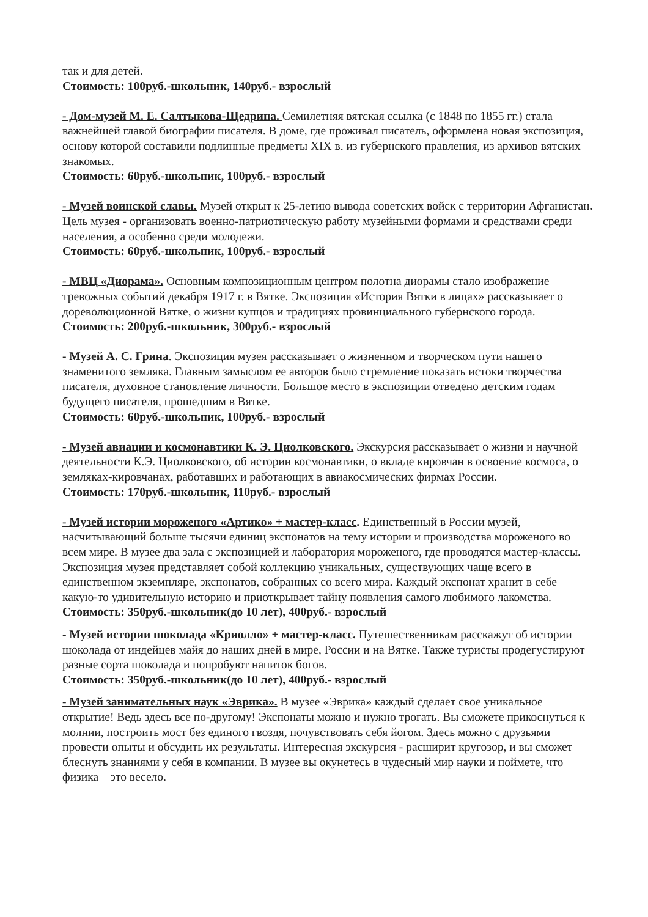так и для детей.
Стоимость: 100руб.-школьник, 140руб.- взрослый
- Дом-музей М. Е. Салтыкова-Щедрина. Семилетняя вятская ссылка (с 1848 по 1855 гг.) стала важнейшей главой биографии писателя. В доме, где проживал писатель, оформлена новая экспозиция, основу которой составили подлинные предметы XIX в. из губернского правления, из архивов вятских знакомых.
Стоимость: 60руб.-школьник, 100руб.- взрослый
- Музей воинской славы. Музей открыт к 25-летию вывода советских войск с территории Афганистан. Цель музея - организовать военно-патриотическую работу музейными формами и средствами среди населения, а особенно среди молодежи.
Стоимость: 60руб.-школьник, 100руб.- взрослый
- МВЦ «Диорама». Основным композиционным центром полотна диорамы стало изображение тревожных событий декабря 1917 г. в Вятке. Экспозиция «История Вятки в лицах» рассказывает о дореволюционной Вятке, о жизни купцов и традициях провинциального губернского города.
Стоимость: 200руб.-школьник, 300руб.- взрослый
- Музей А. С. Грина. Экспозиция музея рассказывает о жизненном и творческом пути нашего знаменитого земляка. Главным замыслом ее авторов было стремление показать истоки творчества писателя, духовное становление личности. Большое место в экспозиции отведено детским годам будущего писателя, прошедшим в Вятке.
Стоимость: 60руб.-школьник, 100руб.- взрослый
- Музей авиации и космонавтики К. Э. Циолковского. Экскурсия рассказывает о жизни и научной деятельности К.Э. Циолковского, об истории космонавтики, о вкладе кировчан в освоение космоса, о земляках-кировчанах, работавших и работающих в авиакосмических фирмах России.
Стоимость: 170руб.-школьник, 110руб.- взрослый
- Музей истории мороженого «Артико» + мастер-класс. Единственный в России музей, насчитывающий больше тысячи единиц экспонатов на тему истории и производства мороженого во всем мире. В музее два зала с экспозицией и лаборатория мороженого, где проводятся мастер-классы. Экспозиция музея представляет собой коллекцию уникальных, существующих чаще всего в единственном экземпляре, экспонатов, собранных со всего мира. Каждый экспонат хранит в себе какую-то удивительную историю и приоткрывает тайну появления самого любимого лакомства.
Стоимость: 350руб.-школьник(до 10 лет), 400руб.- взрослый
- Музей истории шоколада «Криолло» + мастер-класс. Путешественникам расскажут об истории шоколада от индейцев майя до наших дней в мире, России и на Вятке. Также туристы продегустируют разные сорта шоколада и попробуют напиток богов.
Стоимость: 350руб.-школьник(до 10 лет), 400руб.- взрослый
- Музей занимательных наук «Эврика». В музее «Эврика» каждый сделает свое уникальное открытие! Ведь здесь все по-другому! Экспонаты можно и нужно трогать. Вы сможете прикоснуться к молнии, построить мост без единого гвоздя, почувствовать себя йогом. Здесь можно с друзьями провести опыты и обсудить их результаты. Интересная экскурсия - расширит кругозор, и вы сможет блеснуть знаниями у себя в компании. В музее вы окунетесь в чудесный мир науки и поймете, что физика – это весело.